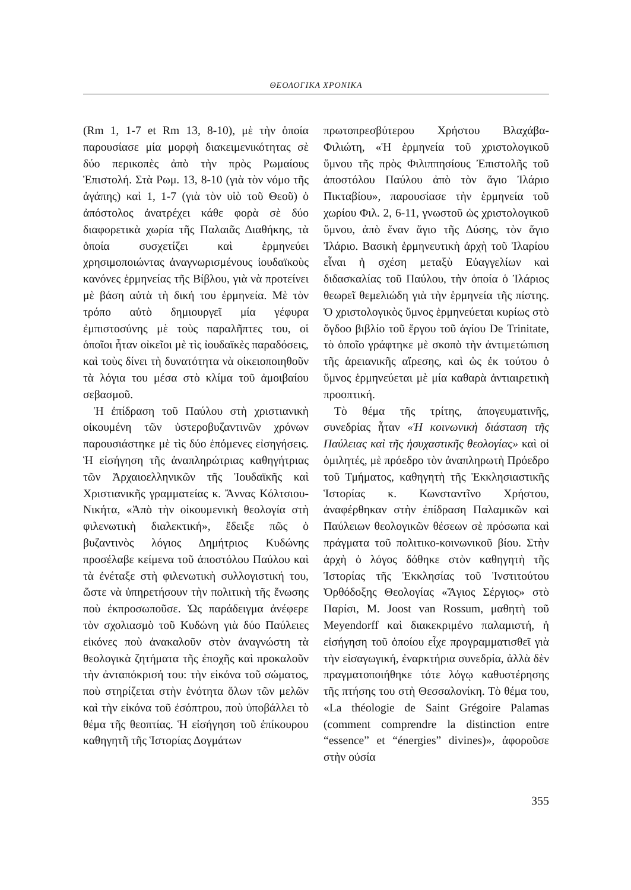ΘΕΟΛΟΓΙΚΑ ΧΡΟΝΙΚΑ
(Rm 1, 1-7 et Rm 13, 8-10), μὲ τὴν ὁποία παρουσίασε μία μορφὴ διακειμενικότητας σὲ δύο περικοπὲς ἀπὸ τὴν πρὸς Ρωμαίους Ἐπιστολή. Στὰ Ρωμ. 13, 8-10 (γιὰ τὸν νόμο τῆς ἀγάπης) καὶ 1, 1-7 (γιὰ τὸν υἱὸ τοῦ Θεοῦ) ὁ ἀπόστολος ἀνατρέχει κάθε φορὰ σὲ δύο διαφορετικὰ χωρία τῆς Παλαιᾶς Διαθήκης, τὰ ὁποία συσχετίζει καὶ ἑρμηνεύει χρησιμοποιώντας ἀναγνωρισμένους ἰουδαϊκοὺς κανόνες ἑρμηνείας τῆς Βίβλου, γιὰ νὰ προτείνει μὲ βάση αὐτὰ τὴ δική του ἑρμηνεία. Μὲ τὸν τρόπο αὐτὸ δημιουργεῖ μία γέφυρα ἐμπιστοσύνης μὲ τοὺς παραλῆπτες του, οἱ ὁποῖοι ἦταν οἰκεῖοι μὲ τὶς ἰουδαϊκὲς παραδόσεις, καὶ τοὺς δίνει τὴ δυνατότητα νὰ οἰκειοποιηθοῦν τὰ λόγια του μέσα στὸ κλίμα τοῦ ἀμοιβαίου σεβασμοῦ.
Ἡ ἐπίδραση τοῦ Παύλου στὴ χριστιανικὴ οἰκουμένη τῶν ὑστεροβυζαντινῶν χρόνων παρουσιάστηκε μὲ τὶς δύο ἑπόμενες εἰσηγήσεις. Ἡ εἰσήγηση τῆς ἀναπληρώτριας καθηγήτριας τῶν Ἀρχαιοελληνικῶν τῆς Ἰουδαϊκῆς καὶ Χριστιανικῆς γραμματείας κ. Ἄννας Κόλτσιου-Νικήτα, «Ἀπὸ τὴν οἰκουμενικὴ θεολογία στὴ φιλενωτικὴ διαλεκτική», ἔδειξε πῶς ὁ βυζαντινὸς λόγιος Δημήτριος Κυδώνης προσέλαβε κείμενα τοῦ ἀποστόλου Παύλου καὶ τὰ ἐνέταξε στὴ φιλενωτικὴ συλλογιστική του, ὥστε νὰ ὑπηρετήσουν τὴν πολιτικὴ τῆς ἕνωσης ποὺ ἐκπροσωποῦσε. Ὡς παράδειγμα ἀνέφερε τὸν σχολιασμὸ τοῦ Κυδώνη γιὰ δύο Παύλειες εἰκόνες ποὺ ἀνακαλοῦν στὸν ἀναγνώστη τὰ θεολογικὰ ζητήματα τῆς ἐποχῆς καὶ προκαλοῦν τὴν ἀνταπόκρισή του: τὴν εἰκόνα τοῦ σώματος, ποὺ στηρίζεται στὴν ἑνότητα ὅλων τῶν μελῶν καὶ τὴν εἰκόνα τοῦ ἐσόπτρου, ποὺ ὑποβάλλει τὸ θέμα τῆς θεοπτίας. Ἡ εἰσήγηση τοῦ ἐπίκουρου καθηγητῆ τῆς Ἱστορίας Δογμάτων
πρωτοπρεσβύτερου Χρήστου Βλαχάβα-Φιλιώτη, «Ἡ ἑρμηνεία τοῦ χριστολογικοῦ ὕμνου τῆς πρὸς Φιλιππησίους Ἐπιστολῆς τοῦ ἀποστόλου Παύλου ἀπὸ τὸν ἅγιο Ἰλάριο Πικταβίου», παρουσίασε τὴν ἑρμηνεία τοῦ χωρίου Φιλ. 2, 6-11, γνωστοῦ ὡς χριστολογικοῦ ὕμνου, ἀπὸ ἕναν ἅγιο τῆς Δύσης, τὸν ἅγιο Ἰλάριο. Βασικὴ ἑρμηνευτικὴ ἀρχὴ τοῦ Ἰλαρίου εἶναι ἡ σχέση μεταξὺ Εὐαγγελίων καὶ διδασκαλίας τοῦ Παύλου, τὴν ὁποία ὁ Ἰλάριος θεωρεῖ θεμελιώδη γιὰ τὴν ἑρμηνεία τῆς πίστης. Ὁ χριστολογικὸς ὕμνος ἑρμηνεύεται κυρίως στὸ ὄγδοο βιβλίο τοῦ ἔργου τοῦ ἁγίου De Trinitate, τὸ ὁποῖο γράφτηκε μὲ σκοπὸ τὴν ἀντιμετώπιση τῆς ἀρειανικῆς αἵρεσης, καὶ ὡς ἐκ τούτου ὁ ὕμνος ἑρμηνεύεται μὲ μία καθαρὰ ἀντιαιρετικὴ προοπτική.
Τὸ θέμα τῆς τρίτης, ἀπογευματινῆς, συνεδρίας ἦταν «Ἡ κοινωνικὴ διάσταση τῆς Παύλειας καὶ τῆς ἡσυχαστικῆς θεολογίας» καὶ οἱ ὁμιλητές, μὲ πρόεδρο τὸν ἀναπληρωτὴ Πρόεδρο τοῦ Τμήματος, καθηγητὴ τῆς Ἐκκλησιαστικῆς Ἱστορίας κ. Κωνσταντῖνο Χρήστου, ἀναφέρθηκαν στὴν ἐπίδραση Παλαμικῶν καὶ Παύλειων θεολογικῶν θέσεων σὲ πρόσωπα καὶ πράγματα τοῦ πολιτικο-κοινωνικοῦ βίου. Στὴν ἀρχὴ ὁ λόγος δόθηκε στὸν καθηγητὴ τῆς Ἱστορίας τῆς Ἐκκλησίας τοῦ Ἰνστιτούτου Ὀρθόδοξης Θεολογίας «Ἅγιος Σέργιος» στὸ Παρίσι, M. Joost van Rossum, μαθητὴ τοῦ Meyendorff καὶ διακεκριμένο παλαμιστή, ἡ εἰσήγηση τοῦ ὁποίου εἶχε προγραμματισθεῖ γιὰ τὴν εἰσαγωγική, ἐναρκτήρια συνεδρία, ἀλλὰ δὲν πραγματοποιήθηκε τότε λόγῳ καθυστέρησης τῆς πτήσης του στὴ Θεσσαλονίκη. Τὸ θέμα του, «La théologie de Saint Grégoire Palamas (comment comprendre la distinction entre “essence” et “énergies” divines)», ἀφοροῦσε στὴν οὐσία
355